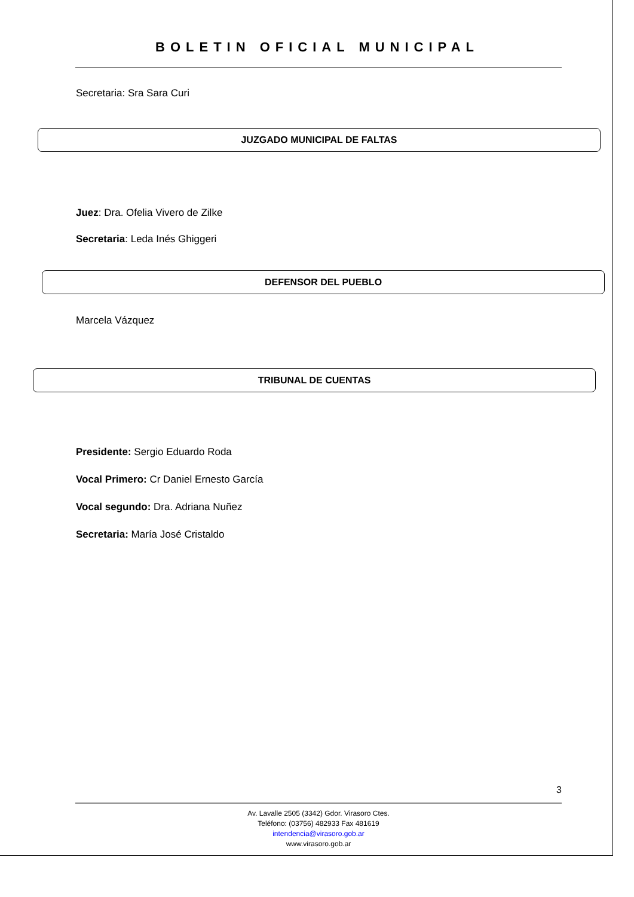BOLETIN OFICIAL MUNICIPAL
Secretaria: Sra Sara Curi
JUZGADO MUNICIPAL DE FALTAS
Juez: Dra. Ofelia Vivero de Zilke
Secretaria: Leda Inés Ghiggeri
DEFENSOR DEL PUEBLO
Marcela Vázquez
TRIBUNAL DE CUENTAS
Presidente: Sergio Eduardo Roda
Vocal Primero: Cr Daniel Ernesto García
Vocal segundo: Dra. Adriana Nuñez
Secretaria: María José Cristaldo
3
Av. Lavalle 2505 (3342) Gdor. Virasoro Ctes.
Teléfono: (03756) 482933 Fax 481619
intendencia@virasoro.gob.ar
www.virasoro.gob.ar